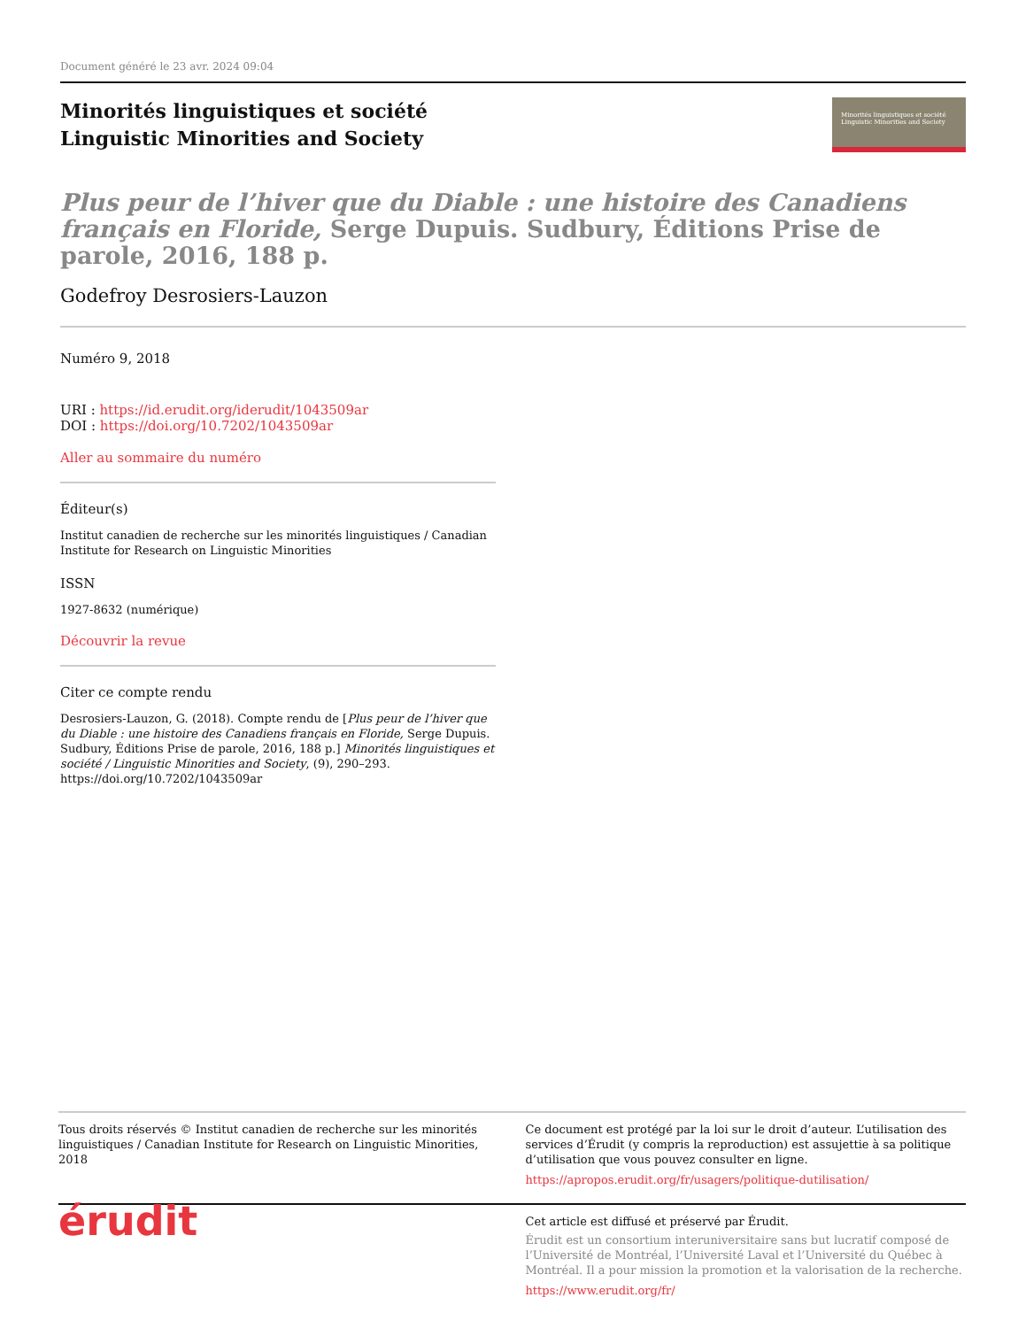Document généré le 23 avr. 2024 09:04
Minorités linguistiques et société
Linguistic Minorities and Society
Minorités linguistiques et société Linguistic Minorities and Society
Plus peur de l’hiver que du Diable : une histoire des Canadiens français en Floride, Serge Dupuis. Sudbury, Éditions Prise de parole, 2016, 188 p.
Godefroy Desrosiers-Lauzon
Numéro 9, 2018
URI : https://id.erudit.org/iderudit/1043509ar
DOI : https://doi.org/10.7202/1043509ar
Aller au sommaire du numéro
Éditeur(s)
Institut canadien de recherche sur les minorités linguistiques / Canadian Institute for Research on Linguistic Minorities
ISSN
1927-8632 (numérique)
Découvrir la revue
Citer ce compte rendu
Desrosiers-Lauzon, G. (2018). Compte rendu de [Plus peur de l’hiver que du Diable : une histoire des Canadiens français en Floride, Serge Dupuis. Sudbury, Éditions Prise de parole, 2016, 188 p.] Minorités linguistiques et société / Linguistic Minorities and Society, (9), 290–293. https://doi.org/10.7202/1043509ar
Tous droits réservés © Institut canadien de recherche sur les minorités linguistiques / Canadian Institute for Research on Linguistic Minorities, 2018
Ce document est protégé par la loi sur le droit d’auteur. L’utilisation des services d’Érudit (y compris la reproduction) est assujettie à sa politique d’utilisation que vous pouvez consulter en ligne.
https://apropos.erudit.org/fr/usagers/politique-dutilisation/
érudit
Cet article est diffusé et préservé par Érudit.
Érudit est un consortium interuniversitaire sans but lucratif composé de l’Université de Montréal, l’Université Laval et l’Université du Québec à Montréal. Il a pour mission la promotion et la valorisation de la recherche.
https://www.erudit.org/fr/